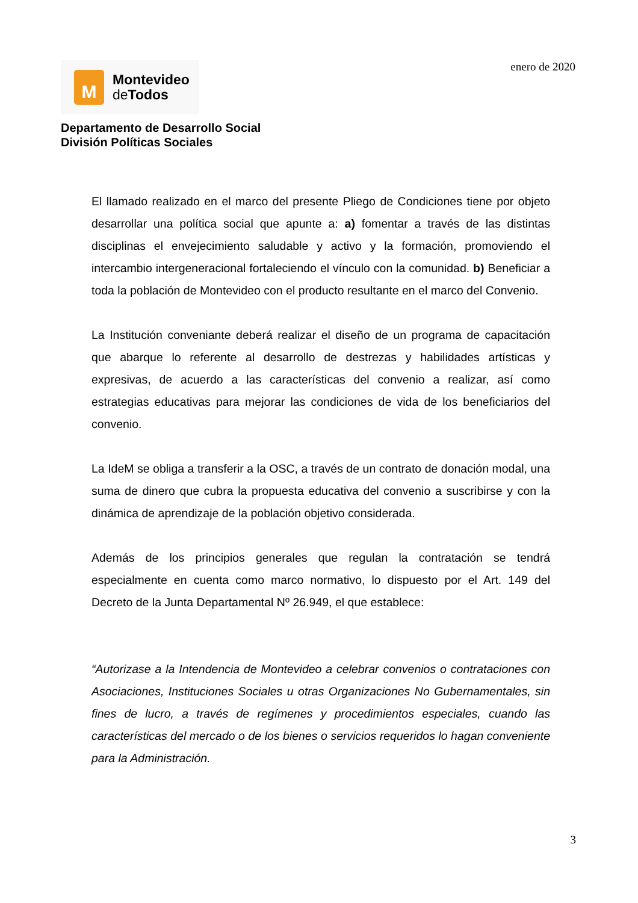M
Montevideo
de Todos
enero de 2020
Departamento de Desarrollo Social
División Políticas Sociales
El llamado realizado en el marco del presente Pliego de Condiciones tiene por objeto desarrollar una política social que apunte a: a) fomentar a través de las distintas disciplinas el envejecimiento saludable y activo y la formación, promoviendo el intercambio intergeneracional fortaleciendo el vínculo con la comunidad. b) Beneficiar a toda la población de Montevideo con el producto resultante en el marco del Convenio.
La Institución conveniante deberá realizar el diseño de un programa de capacitación que abarque lo referente al desarrollo de destrezas y habilidades artísticas y expresivas, de acuerdo a las características del convenio a realizar, así como estrategias educativas para mejorar las condiciones de vida de los beneficiarios del convenio.
La IdeM se obliga a transferir a la OSC, a través de un contrato de donación modal, una suma de dinero que cubra la propuesta educativa del convenio a suscribirse y con la dinámica de aprendizaje de la población objetivo considerada.
Además de los principios generales que regulan la contratación se tendrá especialmente en cuenta como marco normativo, lo dispuesto por el Art. 149 del Decreto de la Junta Departamental Nº 26.949, el que establece:
“Autorizase a la Intendencia de Montevideo a celebrar convenios o contrataciones con Asociaciones, Instituciones Sociales u otras Organizaciones No Gubernamentales, sin fines de lucro, a través de regímenes y procedimientos especiales, cuando las características del mercado o de los bienes o servicios requeridos lo hagan conveniente para la Administración.
3